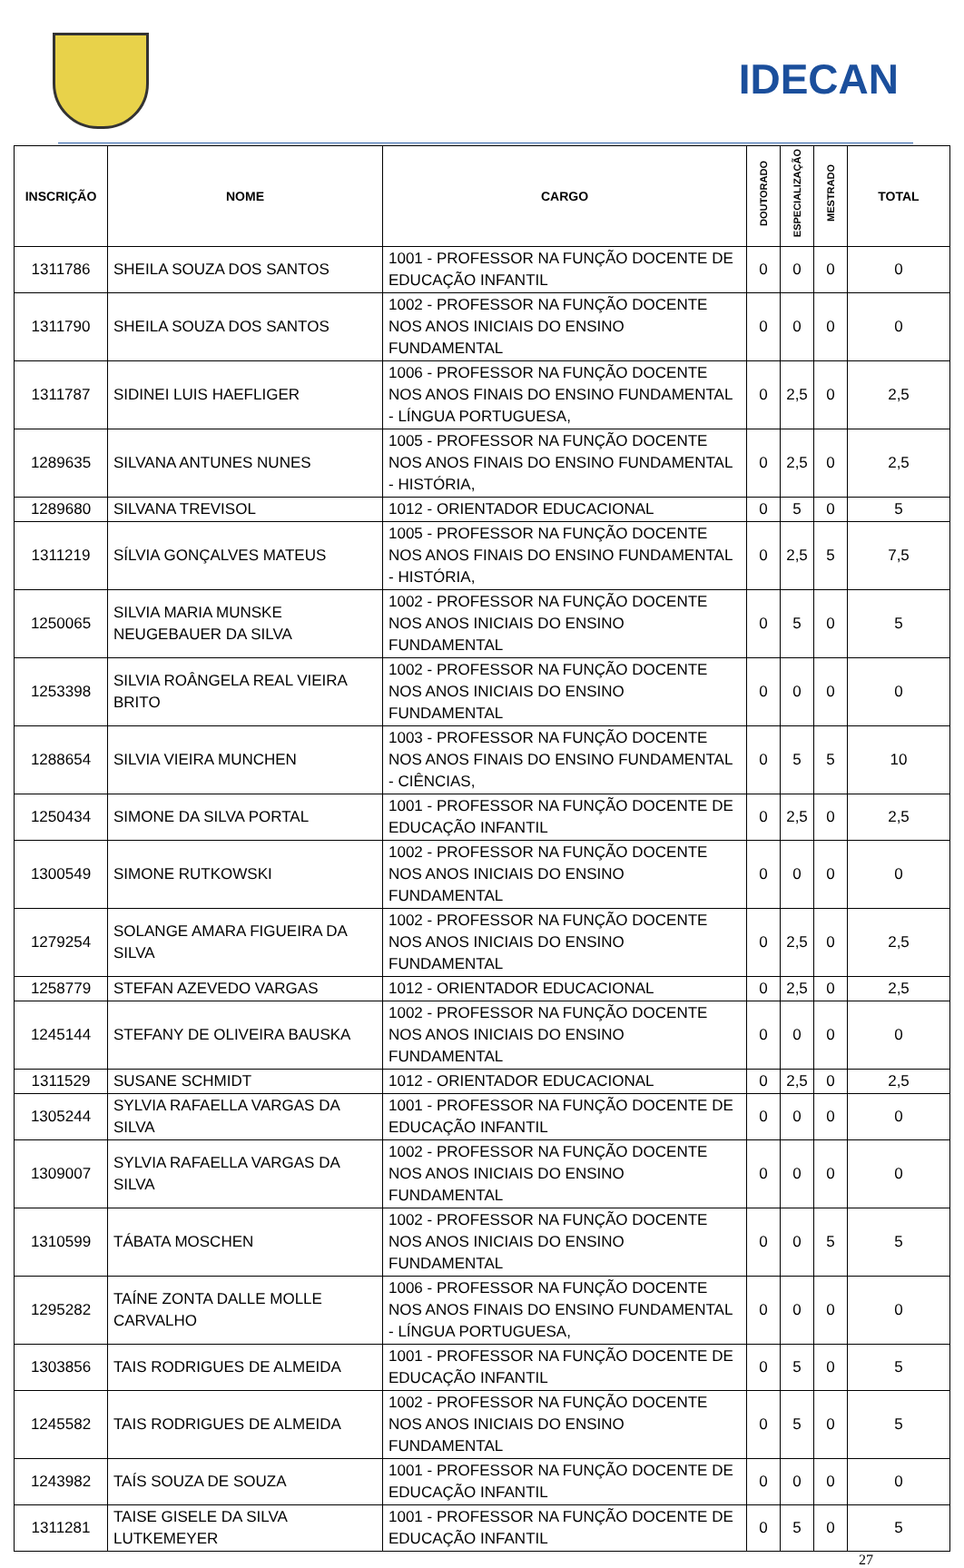IDECAN
| INSCRIÇÃO | NOME | CARGO | DOUTORADO | ESPECIALIZAÇÃO | MESTRADO | TOTAL |
| --- | --- | --- | --- | --- | --- | --- |
| 1311786 | SHEILA SOUZA DOS SANTOS | 1001 - PROFESSOR NA FUNÇÃO DOCENTE DE EDUCAÇÃO INFANTIL | 0 | 0 | 0 | 0 |
| 1311790 | SHEILA SOUZA DOS SANTOS | 1002 - PROFESSOR NA FUNÇÃO DOCENTE NOS ANOS INICIAIS DO ENSINO FUNDAMENTAL | 0 | 0 | 0 | 0 |
| 1311787 | SIDINEI LUIS HAEFLIGER | 1006 - PROFESSOR NA FUNÇÃO DOCENTE NOS ANOS FINAIS DO ENSINO FUNDAMENTAL - LÍNGUA PORTUGUESA, | 0 | 2,5 | 0 | 2,5 |
| 1289635 | SILVANA ANTUNES NUNES | 1005 - PROFESSOR NA FUNÇÃO DOCENTE NOS ANOS FINAIS DO ENSINO FUNDAMENTAL - HISTÓRIA, | 0 | 2,5 | 0 | 2,5 |
| 1289680 | SILVANA TREVISOL | 1012 - ORIENTADOR EDUCACIONAL | 0 | 5 | 0 | 5 |
| 1311219 | SÍLVIA GONÇALVES MATEUS | 1005 - PROFESSOR NA FUNÇÃO DOCENTE NOS ANOS FINAIS DO ENSINO FUNDAMENTAL - HISTÓRIA, | 0 | 2,5 | 5 | 7,5 |
| 1250065 | SILVIA MARIA MUNSKE NEUGEBAUER DA SILVA | 1002 - PROFESSOR NA FUNÇÃO DOCENTE NOS ANOS INICIAIS DO ENSINO FUNDAMENTAL | 0 | 5 | 0 | 5 |
| 1253398 | SILVIA ROÂNGELA REAL VIEIRA BRITO | 1002 - PROFESSOR NA FUNÇÃO DOCENTE NOS ANOS INICIAIS DO ENSINO FUNDAMENTAL | 0 | 0 | 0 | 0 |
| 1288654 | SILVIA VIEIRA MUNCHEN | 1003 - PROFESSOR NA FUNÇÃO DOCENTE NOS ANOS FINAIS DO ENSINO FUNDAMENTAL - CIÊNCIAS, | 0 | 5 | 5 | 10 |
| 1250434 | SIMONE DA SILVA PORTAL | 1001 - PROFESSOR NA FUNÇÃO DOCENTE DE EDUCAÇÃO INFANTIL | 0 | 2,5 | 0 | 2,5 |
| 1300549 | SIMONE RUTKOWSKI | 1002 - PROFESSOR NA FUNÇÃO DOCENTE NOS ANOS INICIAIS DO ENSINO FUNDAMENTAL | 0 | 0 | 0 | 0 |
| 1279254 | SOLANGE AMARA FIGUEIRA DA SILVA | 1002 - PROFESSOR NA FUNÇÃO DOCENTE NOS ANOS INICIAIS DO ENSINO FUNDAMENTAL | 0 | 2,5 | 0 | 2,5 |
| 1258779 | STEFAN AZEVEDO VARGAS | 1012 - ORIENTADOR EDUCACIONAL | 0 | 2,5 | 0 | 2,5 |
| 1245144 | STEFANY DE OLIVEIRA BAUSKA | 1002 - PROFESSOR NA FUNÇÃO DOCENTE NOS ANOS INICIAIS DO ENSINO FUNDAMENTAL | 0 | 0 | 0 | 0 |
| 1311529 | SUSANE SCHMIDT | 1012 - ORIENTADOR EDUCACIONAL | 0 | 2,5 | 0 | 2,5 |
| 1305244 | SYLVIA RAFAELLA VARGAS DA SILVA | 1001 - PROFESSOR NA FUNÇÃO DOCENTE DE EDUCAÇÃO INFANTIL | 0 | 0 | 0 | 0 |
| 1309007 | SYLVIA RAFAELLA VARGAS DA SILVA | 1002 - PROFESSOR NA FUNÇÃO DOCENTE NOS ANOS INICIAIS DO ENSINO FUNDAMENTAL | 0 | 0 | 0 | 0 |
| 1310599 | TÁBATA MOSCHEN | 1002 - PROFESSOR NA FUNÇÃO DOCENTE NOS ANOS INICIAIS DO ENSINO FUNDAMENTAL | 0 | 0 | 5 | 5 |
| 1295282 | TAÍNE ZONTA DALLE MOLLE CARVALHO | 1006 - PROFESSOR NA FUNÇÃO DOCENTE NOS ANOS FINAIS DO ENSINO FUNDAMENTAL - LÍNGUA PORTUGUESA, | 0 | 0 | 0 | 0 |
| 1303856 | TAIS RODRIGUES DE ALMEIDA | 1001 - PROFESSOR NA FUNÇÃO DOCENTE DE EDUCAÇÃO INFANTIL | 0 | 5 | 0 | 5 |
| 1245582 | TAIS RODRIGUES DE ALMEIDA | 1002 - PROFESSOR NA FUNÇÃO DOCENTE NOS ANOS INICIAIS DO ENSINO FUNDAMENTAL | 0 | 5 | 0 | 5 |
| 1243982 | TAÍS SOUZA DE SOUZA | 1001 - PROFESSOR NA FUNÇÃO DOCENTE DE EDUCAÇÃO INFANTIL | 0 | 0 | 0 | 0 |
| 1311281 | TAISE GISELE DA SILVA LUTKEMEYER | 1001 - PROFESSOR NA FUNÇÃO DOCENTE DE EDUCAÇÃO INFANTIL | 0 | 5 | 0 | 5 |
27